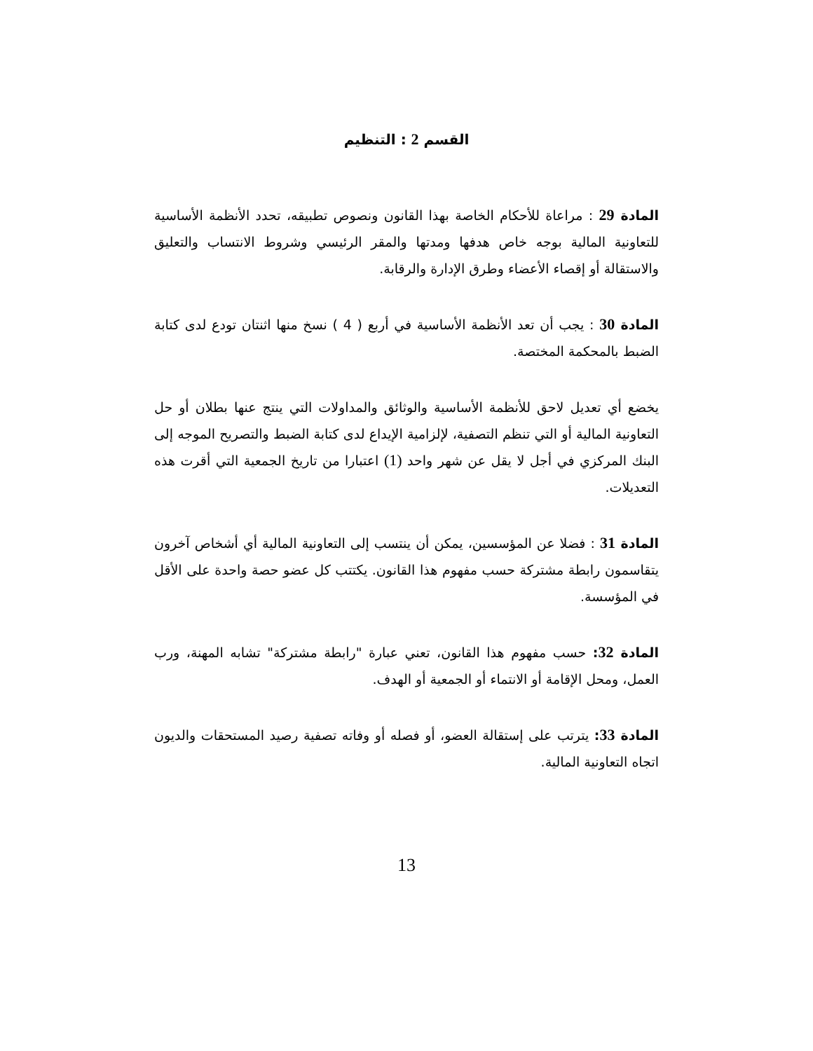القسم 2 : التنظيم
المادة 29 : مراعاة للأحكام الخاصة بهذا القانون ونصوص تطبيقه، تحدد الأنظمة الأساسية للتعاونية المالية بوجه خاص هدفها ومدتها والمقر الرئيسي وشروط الانتساب والتعليق والاستقالة أو إقصاء الأعضاء وطرق الإدارة والرقابة.
المادة 30 : يجب أن تعد الأنظمة الأساسية في أربع ( 4 ) نسخ منها اثنتان تودع لدى كتابة الضبط بالمحكمة المختصة.
يخضع أي تعديل لاحق للأنظمة الأساسية والوثائق والمداولات التي ينتج عنها بطلان أو حل التعاونية المالية أو التي تنظم التصفية، لإلزامية الإيداع لدى كتابة الضبط والتصريح الموجه إلى البنك المركزي في أجل لا يقل عن شهر واحد (1) اعتبارا من تاريخ الجمعية التي أقرت هذه التعديلات.
المادة 31 : فضلا عن المؤسسين، يمكن أن ينتسب إلى التعاونية المالية أي أشخاص آخرون يتقاسمون رابطة مشتركة حسب مفهوم هذا القانون. يكتتب كل عضو حصة واحدة على الأقل في المؤسسة.
المادة 32: حسب مفهوم هذا القانون، تعني عبارة "رابطة مشتركة" تشابه المهنة، ورب العمل، ومحل الإقامة أو الانتماء أو الجمعية أو الهدف.
المادة 33: يترتب على إستقالة العضو، أو فصله أو وفاته تصفية رصيد المستحقات والديون اتجاه التعاونية المالية.
13